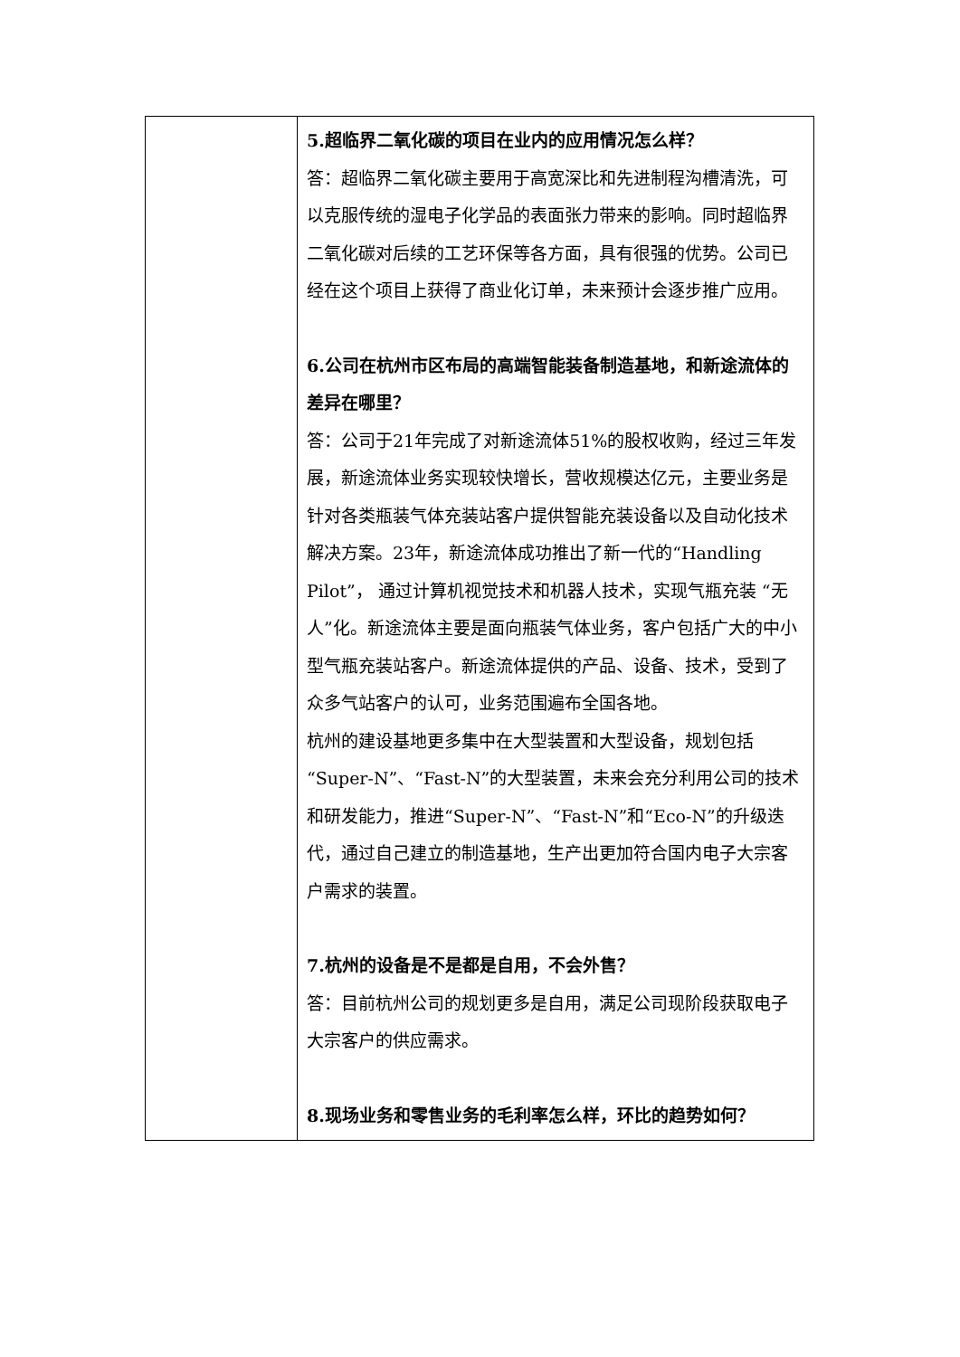| | 5.超临界二氧化碳的项目在业内的应用情况怎么样？ 答：超临界二氧化碳主要用于高宽深比和先进制程沟槽清洗，可以克服传统的湿电子化学品的表面张力带来的影响。同时超临界二氧化碳对后续的工艺环保等各方面，具有很强的优势。公司已经在这个项目上获得了商业化订单，未来预计会逐步推广应用。 6.公司在杭州市区布局的高端智能装备制造基地，和新途流体的差异在哪里？ 答：公司于21年完成了对新途流体51%的股权收购，经过三年发展，新途流体业务实现较快增长，营收规模达亿元，主要业务是针对各类瓶装气体充装站客户提供智能充装设备以及自动化技术解决方案。23年，新途流体成功推出了新一代的“Handling Pilot”， 通过计算机视觉技术和机器人技术，实现气瓶充装 “无人”化。新途流体主要是面向瓶装气体业务，客户包括广大的中小型气瓶充装站客户。新途流体提供的产品、设备、技术，受到了众多气站客户的认可，业务范围遍布全国各地。 杭州的建设基地更多集中在大型装置和大型设备，规划包括“Super-N”、“Fast-N”的大型装置，未来会充分利用公司的技术和研发能力，推进“Super-N”、“Fast-N”和“Eco-N”的升级迭代，通过自己建立的制造基地，生产出更加符合国内电子大宗客户需求的装置。 7.杭州的设备是不是都是自用，不会外售？ 答：目前杭州公司的规划更多是自用，满足公司现阶段获取电子大宗客户的供应需求。 8.现场业务和零售业务的毛利率怎么样，环比的趋势如何？ |